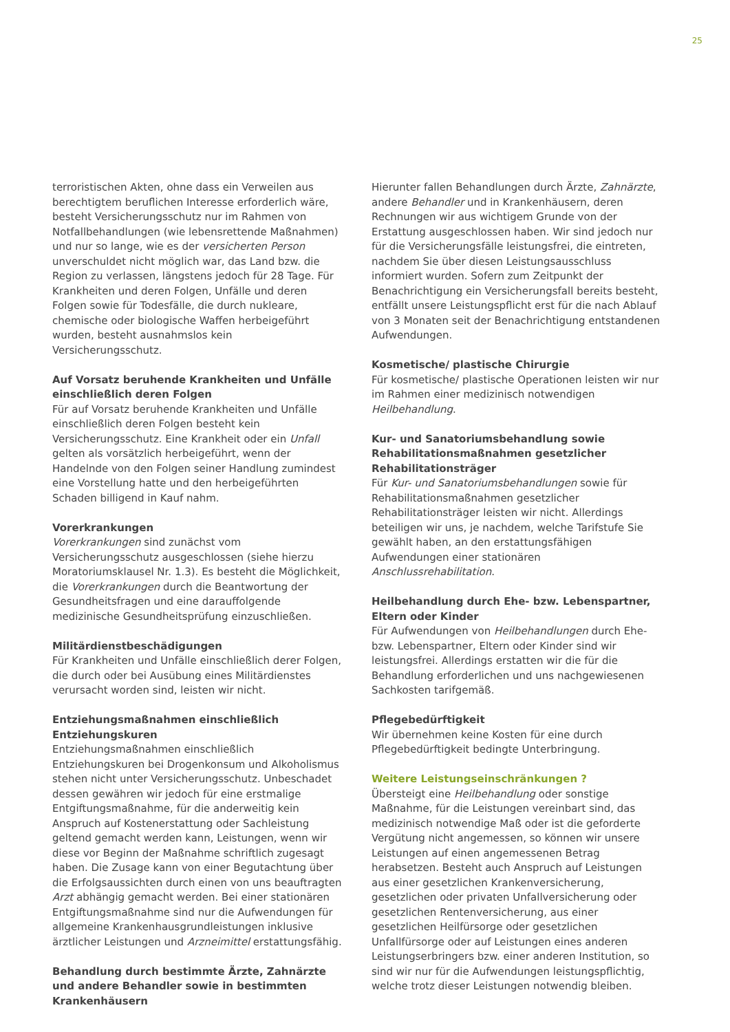25
terroristischen Akten, ohne dass ein Verweilen aus berechtigtem beruflichen Interesse erforderlich wäre, besteht Versicherungsschutz nur im Rahmen von Notfallbehandlungen (wie lebensrettende Maßnahmen) und nur so lange, wie es der versicherten Person unverschuldet nicht möglich war, das Land bzw. die Region zu verlassen, längstens jedoch für 28 Tage. Für Krankheiten und deren Folgen, Unfälle und deren Folgen sowie für Todesfälle, die durch nukleare, chemische oder biologische Waffen herbeigeführt wurden, besteht ausnahmslos kein Versicherungsschutz.
Auf Vorsatz beruhende Krankheiten und Unfälle einschließlich deren Folgen
Für auf Vorsatz beruhende Krankheiten und Unfälle einschließlich deren Folgen besteht kein Versicherungsschutz. Eine Krankheit oder ein Unfall gelten als vorsätzlich herbeigeführt, wenn der Handelnde von den Folgen seiner Handlung zumindest eine Vorstellung hatte und den herbeigeführten Schaden billigend in Kauf nahm.
Vorerkrankungen
Vorerkrankungen sind zunächst vom Versicherungsschutz ausgeschlossen (siehe hierzu Moratoriumsklausel Nr. 1.3). Es besteht die Möglichkeit, die Vorerkrankungen durch die Beantwortung der Gesundheitsfragen und eine darauffolgende medizinische Gesundheitsprüfung einzuschließen.
Militärdienstbeschädigungen
Für Krankheiten und Unfälle einschließlich derer Folgen, die durch oder bei Ausübung eines Militärdienstes verursacht worden sind, leisten wir nicht.
Entziehungsmaßnahmen einschließlich Entziehungskuren
Entziehungsmaßnahmen einschließlich Entziehungskuren bei Drogenkonsum und Alkoholismus stehen nicht unter Versicherungsschutz. Unbeschadet dessen gewähren wir jedoch für eine erstmalige Entgiftungsmaßnahme, für die anderweitig kein Anspruch auf Kostenerstattung oder Sachleistung geltend gemacht werden kann, Leistungen, wenn wir diese vor Beginn der Maßnahme schriftlich zugesagt haben. Die Zusage kann von einer Begutachtung über die Erfolgsaussichten durch einen von uns beauftragten Arzt abhängig gemacht werden. Bei einer stationären Entgiftungsmaßnahme sind nur die Aufwendungen für allgemeine Krankenhausgrundleistungen inklusive ärztlicher Leistungen und Arzneimittel erstattungsfähig.
Behandlung durch bestimmte Ärzte, Zahnärzte und andere Behandler sowie in bestimmten Krankenhäusern
Hierunter fallen Behandlungen durch Ärzte, Zahnärzte, andere Behandler und in Krankenhäusern, deren Rechnungen wir aus wichtigem Grunde von der Erstattung ausgeschlossen haben. Wir sind jedoch nur für die Versicherungsfälle leistungsfrei, die eintreten, nachdem Sie über diesen Leistungsausschluss informiert wurden. Sofern zum Zeitpunkt der Benachrichtigung ein Versicherungsfall bereits besteht, entfällt unsere Leistungspflicht erst für die nach Ablauf von 3 Monaten seit der Benachrichtigung entstandenen Aufwendungen.
Kosmetische/ plastische Chirurgie
Für kosmetische/ plastische Operationen leisten wir nur im Rahmen einer medizinisch notwendigen Heilbehandlung.
Kur- und Sanatoriumsbehandlung sowie Rehabilitationsmaßnahmen gesetzlicher Rehabilitationsträger
Für Kur- und Sanatoriumsbehandlungen sowie für Rehabilitationsmaßnahmen gesetzlicher Rehabilitationsträger leisten wir nicht. Allerdings beteiligen wir uns, je nachdem, welche Tarifstufe Sie gewählt haben, an den erstattungsfähigen Aufwendungen einer stationären Anschlussrehabilitation.
Heilbehandlung durch Ehe- bzw. Lebenspartner, Eltern oder Kinder
Für Aufwendungen von Heilbehandlungen durch Ehe- bzw. Lebenspartner, Eltern oder Kinder sind wir leistungsfrei. Allerdings erstatten wir die für die Behandlung erforderlichen und uns nachgewiesenen Sachkosten tarifgemäß.
Pflegebedürftigkeit
Wir übernehmen keine Kosten für eine durch Pflegebedürftigkeit bedingte Unterbringung.
Weitere Leistungseinschränkungen ?
Übersteigt eine Heilbehandlung oder sonstige Maßnahme, für die Leistungen vereinbart sind, das medizinisch notwendige Maß oder ist die geforderte Vergütung nicht angemessen, so können wir unsere Leistungen auf einen angemessenen Betrag herabsetzen. Besteht auch Anspruch auf Leistungen aus einer gesetzlichen Krankenversicherung, gesetzlichen oder privaten Unfallversicherung oder gesetzlichen Rentenversicherung, aus einer gesetzlichen Heilfürsorge oder gesetzlichen Unfallfürsorge oder auf Leistungen eines anderen Leistungserbringers bzw. einer anderen Institution, so sind wir nur für die Aufwendungen leistungspflichtig, welche trotz dieser Leistungen notwendig bleiben.